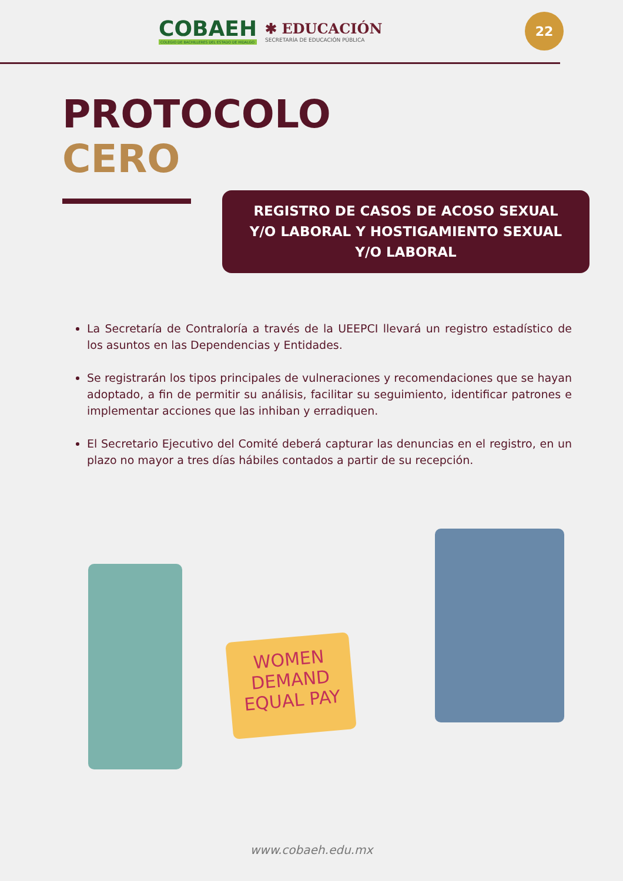COBAEH
COLEGIO DE BACHILLERES DEL ESTADO DE HIDALGO
✱ EDUCACIÓN
SECRETARÍA DE EDUCACIÓN PÚBLICA
22
PROTOCOLO
CERO
REGISTRO DE CASOS DE ACOSO SEXUAL
Y/O LABORAL Y HOSTIGAMIENTO SEXUAL
Y/O LABORAL
La Secretaría de Contraloría a través de la UEEPCI llevará un registro estadístico de los asuntos en las Dependencias y Entidades.
Se registrarán los tipos principales de vulneraciones y recomendaciones que se hayan adoptado, a fin de permitir su análisis, facilitar su seguimiento, identificar patrones e implementar acciones que las inhiban y erradiquen.
El Secretario Ejecutivo del Comité deberá capturar las denuncias en el registro, en un plazo no mayor a tres días hábiles contados a partir de su recepción.
WOMEN DEMAND EQUAL PAY
www.cobaeh.edu.mx